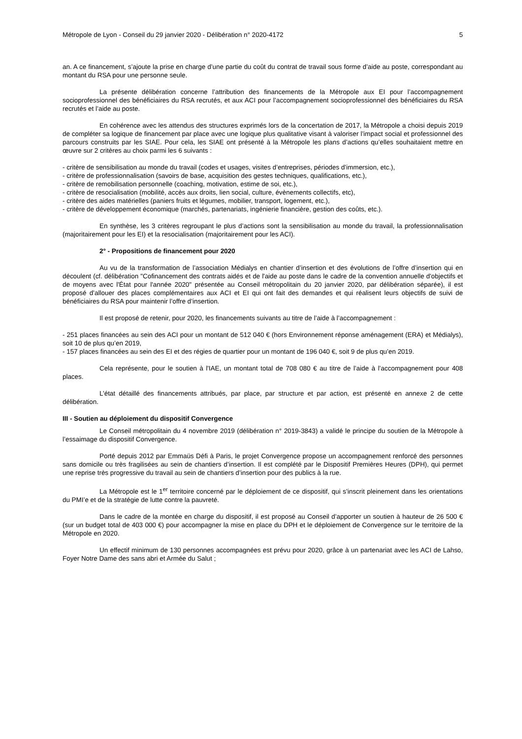Métropole de Lyon - Conseil du 29 janvier 2020 - Délibération n° 2020-4172 5
an. A ce financement, s’ajoute la prise en charge d’une partie du coût du contrat de travail sous forme d’aide au poste, correspondant au montant du RSA pour une personne seule.
La présente délibération concerne l’attribution des financements de la Métropole aux EI pour l’accompagnement socioprofessionnel des bénéficiaires du RSA recrutés, et aux ACI pour l’accompagnement socioprofessionnel des bénéficiaires du RSA recrutés et l’aide au poste.
En cohérence avec les attendus des structures exprimés lors de la concertation de 2017, la Métropole a choisi depuis 2019 de compléter sa logique de financement par place avec une logique plus qualitative visant à valoriser l’impact social et professionnel des parcours construits par les SIAE. Pour cela, les SIAE ont présenté à la Métropole les plans d’actions qu’elles souhaitaient mettre en œuvre sur 2 critères au choix parmi les 6 suivants :
- critère de sensibilisation au monde du travail (codes et usages, visites d’entreprises, périodes d’immersion, etc.),
- critère de professionnalisation (savoirs de base, acquisition des gestes techniques, qualifications, etc.),
- critère de remobilisation personnelle (coaching, motivation, estime de soi, etc.),
- critère de resocialisation (mobilité, accès aux droits, lien social, culture, évènements collectifs, etc),
- critère des aides matérielles (paniers fruits et légumes, mobilier, transport, logement, etc.),
- critère de développement économique (marchés, partenariats, ingénierie financière, gestion des coûts, etc.).
En synthèse, les 3 critères regroupant le plus d’actions sont la sensibilisation au monde du travail, la professionnalisation (majoritairement pour les EI) et la resocialisation (majoritairement pour les ACI).
2° - Propositions de financement pour 2020
Au vu de la transformation de l’association Médialys en chantier d’insertion et des évolutions de l’offre d’insertion qui en découlent (cf. délibération "Cofinancement des contrats aidés et de l'aide au poste dans le cadre de la convention annuelle d'objectifs et de moyens avec l'État pour l'année 2020" présentée au Conseil métropolitain du 20 janvier 2020, par délibération séparée), il est proposé d’allouer des places complémentaires aux ACI et EI qui ont fait des demandes et qui réalisent leurs objectifs de suivi de bénéficiaires du RSA pour maintenir l’offre d’insertion.
Il est proposé de retenir, pour 2020, les financements suivants au titre de l’aide à l’accompagnement :
- 251 places financées au sein des ACI pour un montant de 512 040 € (hors Environnement réponse aménagement (ERA) et Médialys), soit 10 de plus qu’en 2019,
- 157 places financées au sein des EI et des régies de quartier pour un montant de 196 040 €, soit 9 de plus qu’en 2019.
Cela représente, pour le soutien à l'IAE, un montant total de 708 080 € au titre de l’aide à l’accompagnement pour 408 places.
L’état détaillé des financements attribués, par place, par structure et par action, est présenté en annexe 2 de cette délibération.
III - Soutien au déploiement du dispositif Convergence
Le Conseil métropolitain du 4 novembre 2019 (délibération n° 2019-3843) a validé le principe du soutien de la Métropole à l’essaimage du dispositif Convergence.
Porté depuis 2012 par Emmaüs Défi à Paris, le projet Convergence propose un accompagnement renforcé des personnes sans domicile ou très fragilisées au sein de chantiers d’insertion. Il est complété par le Dispositif Premières Heures (DPH), qui permet une reprise très progressive du travail au sein de chantiers d’insertion pour des publics à la rue.
La Métropole est le 1<sup>er</sup> territoire concerné par le déploiement de ce dispositif, qui s’inscrit pleinement dans les orientations du PMI’e et de la stratégie de lutte contre la pauvreté.
Dans le cadre de la montée en charge du dispositif, il est proposé au Conseil d’apporter un soutien à hauteur de 26 500 € (sur un budget total de 403 000 €) pour accompagner la mise en place du DPH et le déploiement de Convergence sur le territoire de la Métropole en 2020.
Un effectif minimum de 130 personnes accompagnées est prévu pour 2020, grâce à un partenariat avec les ACI de Lahso, Foyer Notre Dame des sans abri et Armée du Salut ;